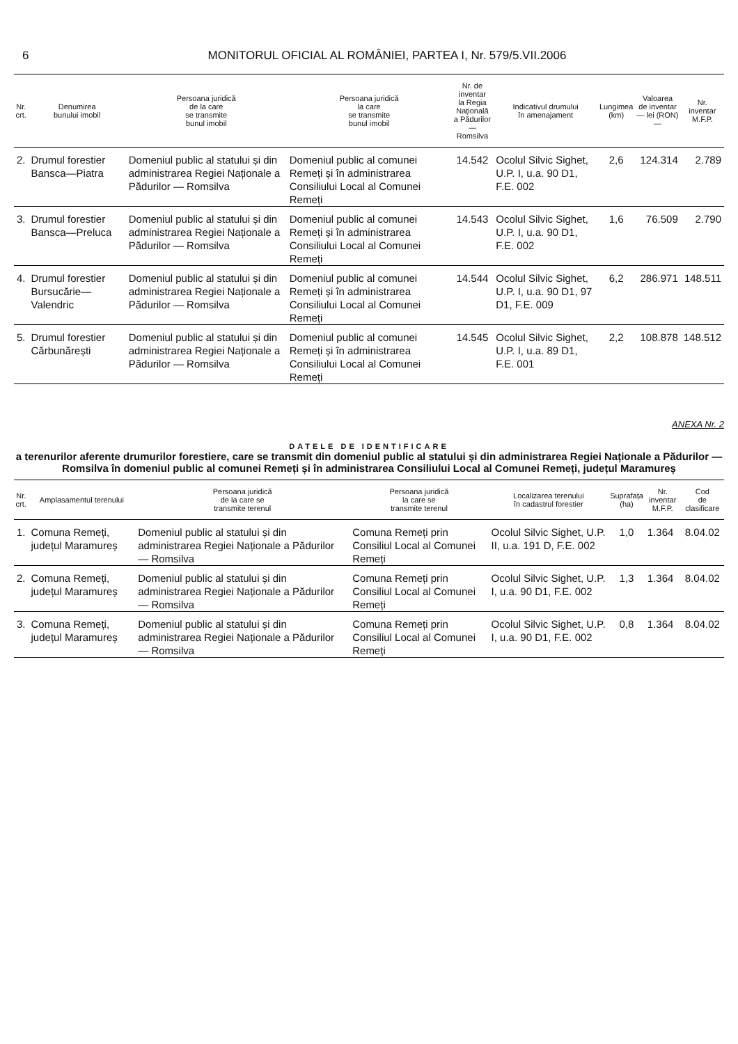6 MONITORUL OFICIAL AL ROMÂNIEI, PARTEA I, Nr. 579/5.VII.2006
| Nr. crt. | Denumirea bunului imobil | Persoana juridică de la care se transmite bunul imobil | Persoana juridică la care se transmite bunul imobil | Nr. de inventar la Regia Națională a Pădurilor — Romsilva | Indicativul drumului în amenajament | Lungimea (km) | Valoarea de inventar — lei (RON) — | Nr. inventar M.F.P. |
| --- | --- | --- | --- | --- | --- | --- | --- | --- |
| 2. | Drumul forestier Bansca—Piatra | Domeniul public al statului și din administrarea Regiei Naționale a Pădurilor — Romsilva | Domeniul public al comunei Remeți și în administrarea Consiliului Local al Comunei Remeți | 14.542 | Ocolul Silvic Sighet, U.P. I, u.a. 90 D1, F.E. 002 | 2,6 | 124.314 | 2.789 |
| 3. | Drumul forestier Bansca—Preluca | Domeniul public al statului și din administrarea Regiei Naționale a Pădurilor — Romsilva | Domeniul public al comunei Remeți și în administrarea Consiliului Local al Comunei Remeți | 14.543 | Ocolul Silvic Sighet, U.P. I, u.a. 90 D1, F.E. 002 | 1,6 | 76.509 | 2.790 |
| 4. | Drumul forestier Bursucărie—Valendric | Domeniul public al statului și din administrarea Regiei Naționale a Pădurilor — Romsilva | Domeniul public al comunei Remeți și în administrarea Consiliului Local al Comunei Remeți | 14.544 | Ocolul Silvic Sighet, U.P. I, u.a. 90 D1, 97 D1, F.E. 009 | 6,2 | 286.971 | 148.511 |
| 5. | Drumul forestier Cărbunărești | Domeniul public al statului și din administrarea Regiei Naționale a Pădurilor — Romsilva | Domeniul public al comunei Remeți și în administrarea Consiliului Local al Comunei Remeți | 14.545 | Ocolul Silvic Sighet, U.P. I, u.a. 89 D1, F.E. 001 | 2,2 | 108.878 | 148.512 |
ANEXA Nr. 2
DATELE DE IDENTIFICARE
a terenurilor aferente drumurilor forestiere, care se transmit din domeniul public al statului și din administrarea Regiei Naționale a Pădurilor — Romsilva în domeniul public al comunei Remeți și în administrarea Consiliului Local al Comunei Remeți, județul Maramureș
| Nr. crt. | Amplasamentul terenului | Persoana juridică de la care se transmite terenul | Persoana juridică la care se transmite terenul | Localizarea terenului în cadastrul forestier | Suprafața (ha) | Nr. inventar M.F.P. | Cod de clasificare |
| --- | --- | --- | --- | --- | --- | --- | --- |
| 1. | Comuna Remeți, județul Maramureș | Domeniul public al statului și din administrarea Regiei Naționale a Pădurilor — Romsilva | Comuna Remeți prin Consiliul Local al Comunei Remeți | Ocolul Silvic Sighet, U.P. II, u.a. 191 D, F.E. 002 | 1,0 | 1.364 | 8.04.02 |
| 2. | Comuna Remeți, județul Maramureș | Domeniul public al statului și din administrarea Regiei Naționale a Pădurilor — Romsilva | Comuna Remeți prin Consiliul Local al Comunei Remeți | Ocolul Silvic Sighet, U.P. I, u.a. 90 D1, F.E. 002 | 1,3 | 1.364 | 8.04.02 |
| 3. | Comuna Remeți, județul Maramureș | Domeniul public al statului și din administrarea Regiei Naționale a Pădurilor — Romsilva | Comuna Remeți prin Consiliul Local al Comunei Remeți | Ocolul Silvic Sighet, U.P. I, u.a. 90 D1, F.E. 002 | 0,8 | 1.364 | 8.04.02 |